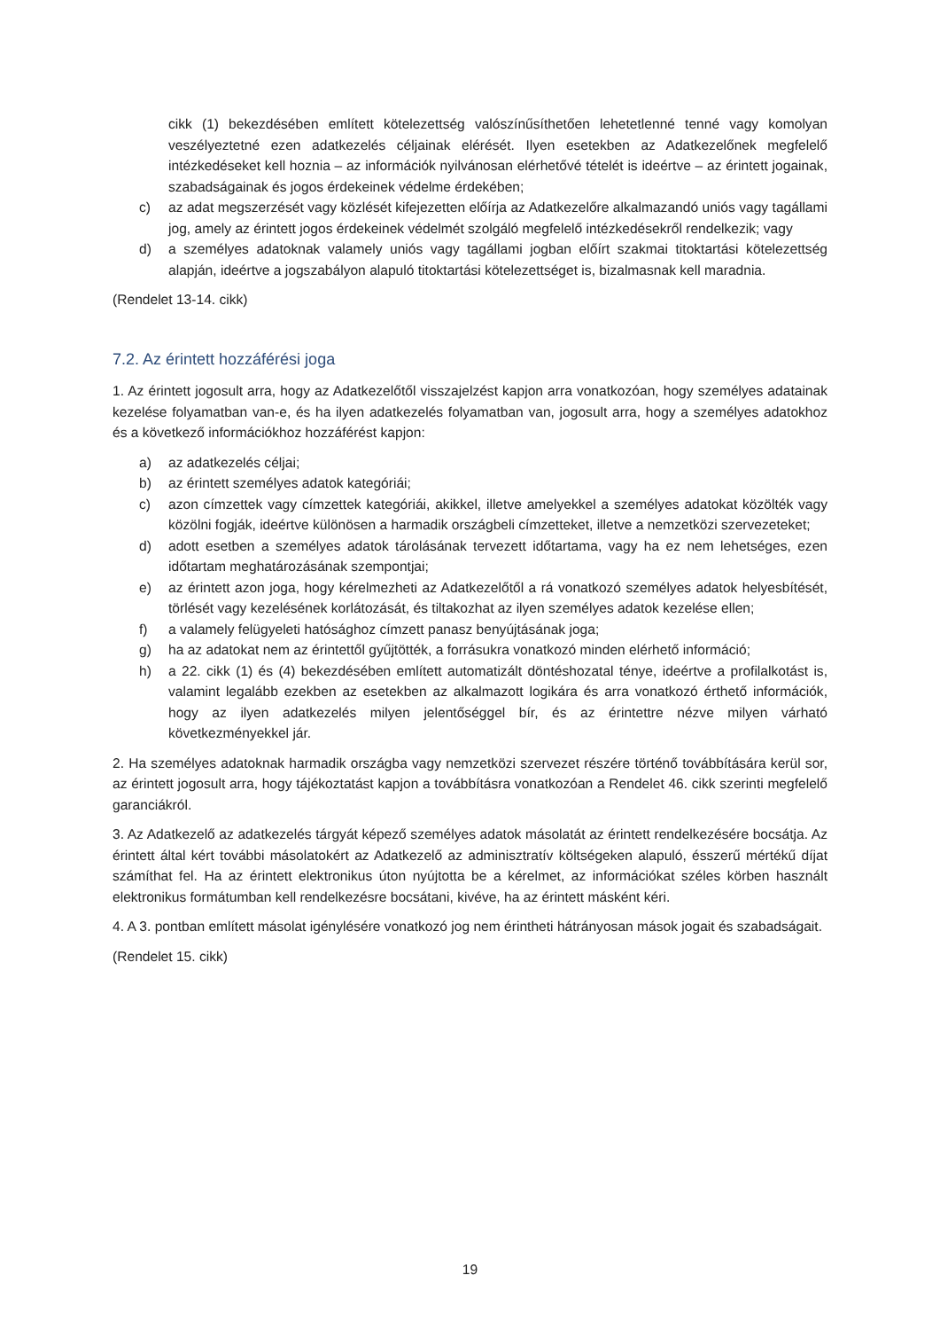cikk (1) bekezdésében említett kötelezettség valószínűsíthetően lehetetlenné tenné vagy komolyan veszélyeztetné ezen adatkezelés céljainak elérését. Ilyen esetekben az Adatkezelőnek megfelelő intézkedéseket kell hoznia – az információk nyilvánosan elérhetővé tételét is ideértve – az érintett jogainak, szabadságainak és jogos érdekeinek védelme érdekében;
c) az adat megszerzését vagy közlését kifejezetten előírja az Adatkezelőre alkalmazandó uniós vagy tagállami jog, amely az érintett jogos érdekeinek védelmét szolgáló megfelelő intézkedésekről rendelkezik; vagy
d) a személyes adatoknak valamely uniós vagy tagállami jogban előírt szakmai titoktartási kötelezettség alapján, ideértve a jogszabályon alapuló titoktartási kötelezettséget is, bizalmasnak kell maradnia.
(Rendelet 13-14. cikk)
7.2. Az érintett hozzáférési joga
1. Az érintett jogosult arra, hogy az Adatkezelőtől visszajelzést kapjon arra vonatkozóan, hogy személyes adatainak kezelése folyamatban van-e, és ha ilyen adatkezelés folyamatban van, jogosult arra, hogy a személyes adatokhoz és a következő információkhoz hozzáférést kapjon:
a) az adatkezelés céljai;
b) az érintett személyes adatok kategóriái;
c) azon címzettek vagy címzettek kategóriái, akikkel, illetve amelyekkel a személyes adatokat közölték vagy közölni fogják, ideértve különösen a harmadik országbeli címzetteket, illetve a nemzetközi szervezeteket;
d) adott esetben a személyes adatok tárolásának tervezett időtartama, vagy ha ez nem lehetséges, ezen időtartam meghatározásának szempontjai;
e) az érintett azon joga, hogy kérelmezheti az Adatkezelőtől a rá vonatkozó személyes adatok helyesbítését, törlését vagy kezelésének korlátozását, és tiltakozhat az ilyen személyes adatok kezelése ellen;
f) a valamely felügyeleti hatósághoz címzett panasz benyújtásának joga;
g) ha az adatokat nem az érintettől gyűjtötték, a forrásukra vonatkozó minden elérhető információ;
h) a 22. cikk (1) és (4) bekezdésében említett automatizált döntéshozatal ténye, ideértve a profilalkotást is, valamint legalább ezekben az esetekben az alkalmazott logikára és arra vonatkozó érthető információk, hogy az ilyen adatkezelés milyen jelentőséggel bír, és az érintettre nézve milyen várható következményekkel jár.
2. Ha személyes adatoknak harmadik országba vagy nemzetközi szervezet részére történő továbbítására kerül sor, az érintett jogosult arra, hogy tájékoztatást kapjon a továbbításra vonatkozóan a Rendelet 46. cikk szerinti megfelelő garanciákról.
3. Az Adatkezelő az adatkezelés tárgyát képező személyes adatok másolatát az érintett rendelkezésére bocsátja. Az érintett által kért további másolatokért az Adatkezelő az adminisztratív költségeken alapuló, ésszerű mértékű díjat számíthat fel. Ha az érintett elektronikus úton nyújtotta be a kérelmet, az információkat széles körben használt elektronikus formátumban kell rendelkezésre bocsátani, kivéve, ha az érintett másként kéri.
4. A 3. pontban említett másolat igénylésére vonatkozó jog nem érintheti hátrányosan mások jogait és szabadságait.
(Rendelet 15. cikk)
19